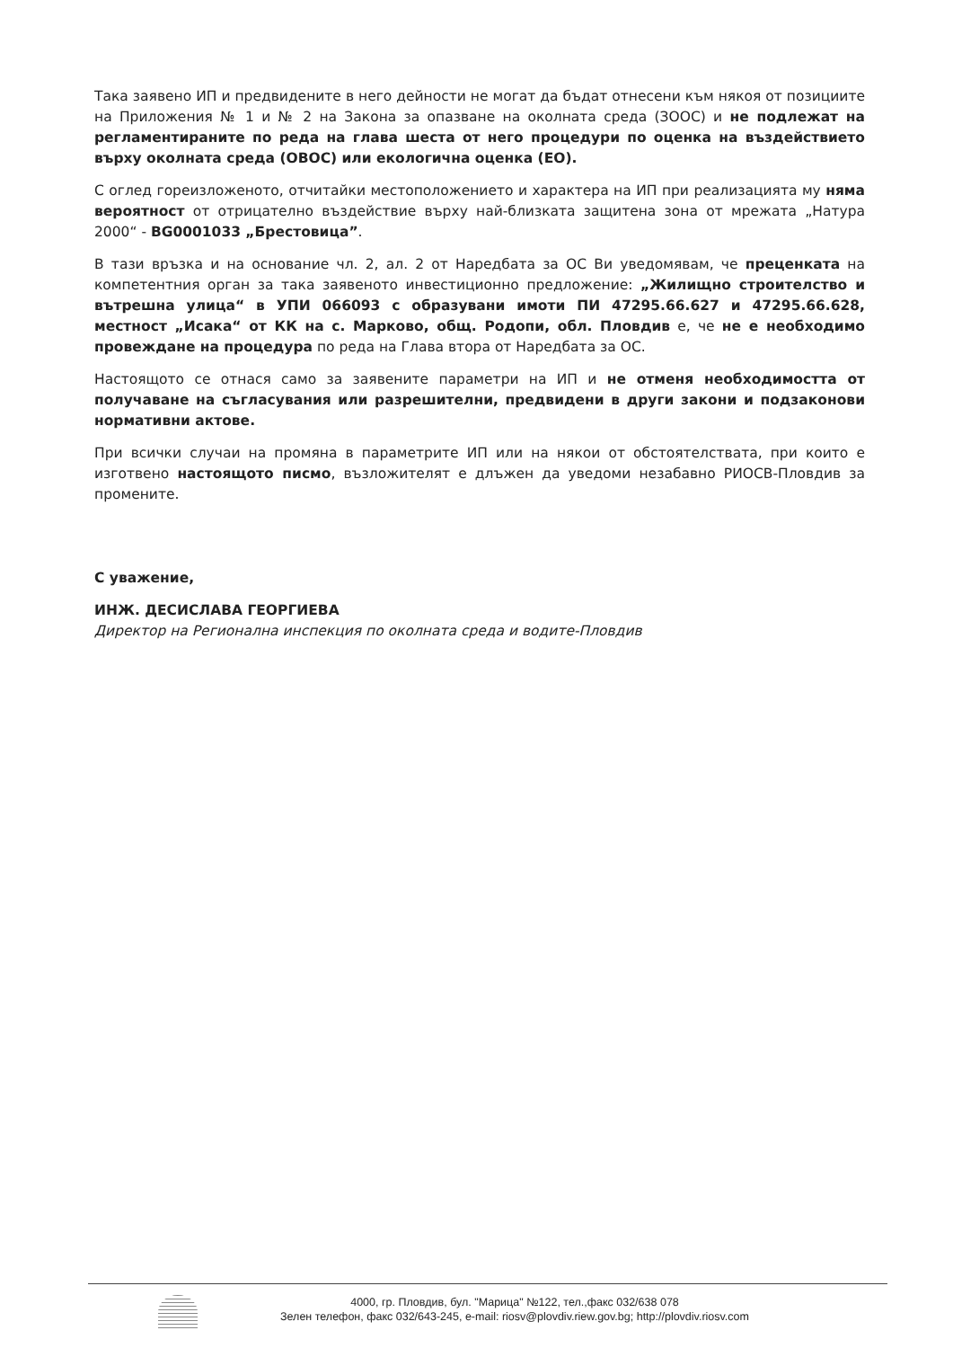Така заявено ИП и предвидените в него дейности не могат да бъдат отнесени към някоя от позициите на Приложения № 1 и № 2 на Закона за опазване на околната среда (ЗООС) и не подлежат на регламентираните по реда на глава шеста от него процедури по оценка на въздействието върху околната среда (ОВОС) или екологична оценка (ЕО).
С оглед гореизложеното, отчитайки местоположението и характера на ИП при реализацията му няма вероятност от отрицателно въздействие върху най-близката защитена зона от мрежата „Натура 2000“ - BG0001033 „Брестовица”.
В тази връзка и на основание чл. 2, ал. 2 от Наредбата за ОС Ви уведомявам, че преценката на компетентния орган за така заявеното инвестиционно предложение: „Жилищно строителство и вътрешна улица“ в УПИ 066093 с образувани имоти ПИ 47295.66.627 и 47295.66.628, местност „Исака“ от КК на с. Марково, общ. Родопи, обл. Пловдив е, че не е необходимо провеждане на процедура по реда на Глава втора от Наредбата за ОС.
Настоящото се отнася само за заявените параметри на ИП и не отменя необходимостта от получаване на съгласувания или разрешителни, предвидени в други закони и подзаконови нормативни актове.
При всички случаи на промяна в параметрите ИП или на някои от обстоятелствата, при които е изготвено настоящото писмо, възложителят е длъжен да уведоми незабавно РИОСВ-Пловдив за промените.
С уважение,
ИНЖ. ДЕСИСЛАВА ГЕОРГИЕВА
Директор на Регионална инспекция по околната среда и водите-Пловдив
4000, гр. Пловдив, бул. "Марица" №122, тел.,факс 032/638 078
Зелен телефон, факс 032/643-245, e-mail: riosv@plovdiv.riew.gov.bg; http://plovdiv.riosv.com